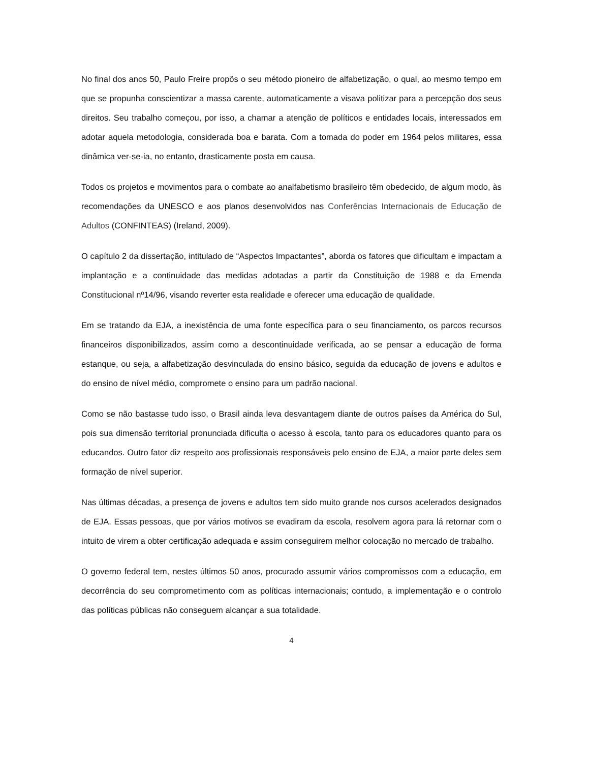No final dos anos 50, Paulo Freire propôs o seu método pioneiro de alfabetização, o qual, ao mesmo tempo em que se propunha conscientizar a massa carente, automaticamente a visava politizar para a percepção dos seus direitos. Seu trabalho começou, por isso, a chamar a atenção de políticos e entidades locais, interessados em adotar aquela metodologia, considerada boa e barata. Com a tomada do poder em 1964 pelos militares, essa dinâmica ver-se-ia, no entanto, drasticamente posta em causa.
Todos os projetos e movimentos para o combate ao analfabetismo brasileiro têm obedecido, de algum modo, às recomendações da UNESCO e aos planos desenvolvidos nas Conferências Internacionais de Educação de Adultos (CONFINTEAS) (Ireland, 2009).
O capítulo 2 da dissertação, intitulado de “Aspectos Impactantes”, aborda os fatores que dificultam e impactam a implantação e a continuidade das medidas adotadas a partir da Constituição de 1988 e da Emenda Constitucional nº14/96, visando reverter esta realidade e oferecer uma educação de qualidade.
Em se tratando da EJA, a inexistência de uma fonte específica para o seu financiamento, os parcos recursos financeiros disponibilizados, assim como a descontinuidade verificada, ao se pensar a educação de forma estanque, ou seja, a alfabetização desvinculada do ensino básico, seguida da educação de jovens e adultos e do ensino de nível médio, compromete o ensino para um padrão nacional.
Como se não bastasse tudo isso, o Brasil ainda leva desvantagem diante de outros países da América do Sul, pois sua dimensão territorial pronunciada dificulta o acesso à escola, tanto para os educadores quanto para os educandos. Outro fator diz respeito aos profissionais responsáveis pelo ensino de EJA, a maior parte deles sem formação de nível superior.
Nas últimas décadas, a presença de jovens e adultos tem sido muito grande nos cursos acelerados designados de EJA. Essas pessoas, que por vários motivos se evadiram da escola, resolvem agora para lá retornar com o intuito de virem a obter certificação adequada e assim conseguirem melhor colocação no mercado de trabalho.
O governo federal tem, nestes últimos 50 anos, procurado assumir vários compromissos com a educação, em decorrência do seu comprometimento com as políticas internacionais; contudo, a implementação e o controlo das políticas públicas não conseguem alcançar a sua totalidade.
4